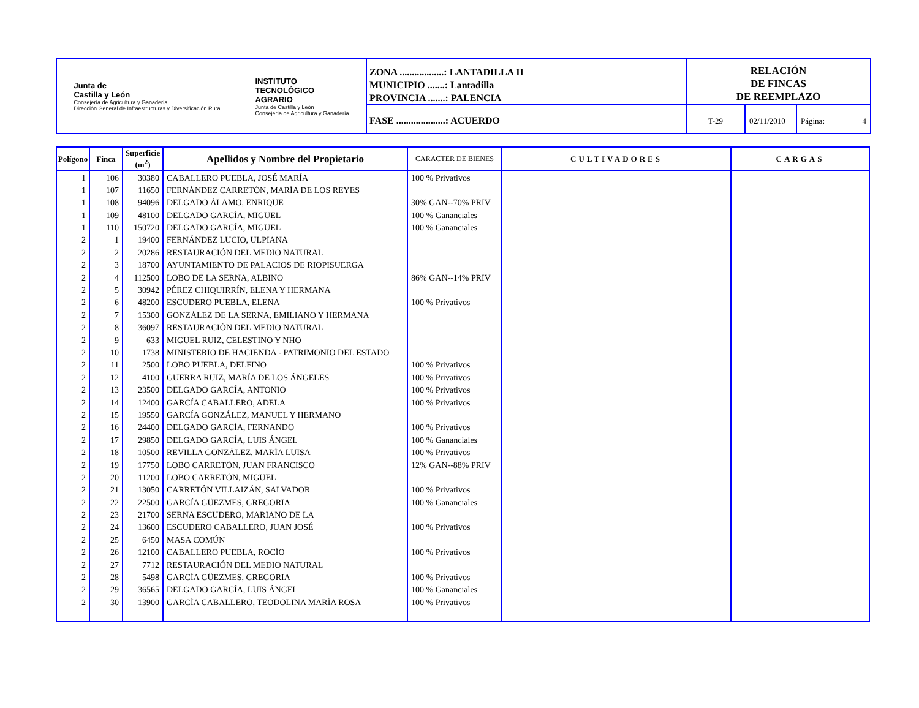Junta de
Castilla y León
Consejería de Agricultura y Ganadería
Dirección General de Infraestructuras y Diversificación Rural
INSTITUTO
TECNOLÓGICO
AGRARIO
Junta de Castilla y León
Consejería de Agricultura y Ganadería
ZONA ..................: LANTADILLA II
MUNICIPIO .......: Lantadilla
PROVINCIA .......: PALENCIA
FASE ....................: ACUERDO
RELACIÓN
DE FINCAS
DE REEMPLAZO
T-29 02/11/2010
Página: 4
| Polígono | Finca | Superficie (m<sup>2</sup>) | Apellidos y Nombre del Propietario | CARACTER DE BIENES | CULTIVADORES | CARGAS |
| --- | --- | --- | --- | --- | --- | --- |
| 1 | 106 | 30380 | CABALLERO PUEBLA, JOSÉ MARÍA | 100 % Privativos | | |
| 1 | 107 | 11650 | FERNÁNDEZ CARRETÓN, MARÍA DE LOS REYES | | | |
| 1 | 108 | 94096 | DELGADO ÁLAMO, ENRIQUE | 30% GAN--70% PRIV | | |
| 1 | 109 | 48100 | DELGADO GARCÍA, MIGUEL | 100 % Gananciales | | |
| 1 | 110 | 150720 | DELGADO GARCÍA, MIGUEL | 100 % Gananciales | | |
| 2 | 1 | 19400 | FERNÁNDEZ LUCIO, ULPIANA | | | |
| 2 | 2 | 20286 | RESTAURACIÓN DEL MEDIO NATURAL | | | |
| 2 | 3 | 18700 | AYUNTAMIENTO DE PALACIOS DE RIOPISUERGA | | | |
| 2 | 4 | 112500 | LOBO DE LA SERNA, ALBINO | 86% GAN--14% PRIV | | |
| 2 | 5 | 30942 | PÉREZ CHIQUIRRÍN, ELENA Y HERMANA | | | |
| 2 | 6 | 48200 | ESCUDERO PUEBLA, ELENA | 100 % Privativos | | |
| 2 | 7 | 15300 | GONZÁLEZ DE LA SERNA, EMILIANO Y HERMANA | | | |
| 2 | 8 | 36097 | RESTAURACIÓN DEL MEDIO NATURAL | | | |
| 2 | 9 | 633 | MIGUEL RUIZ, CELESTINO Y NHO | | | |
| 2 | 10 | 1738 | MINISTERIO DE HACIENDA - PATRIMONIO DEL ESTADO | | | |
| 2 | 11 | 2500 | LOBO PUEBLA, DELFINO | 100 % Privativos | | |
| 2 | 12 | 4100 | GUERRA RUIZ, MARÍA DE LOS ÁNGELES | 100 % Privativos | | |
| 2 | 13 | 23500 | DELGADO GARCÍA, ANTONIO | 100 % Privativos | | |
| 2 | 14 | 12400 | GARCÍA CABALLERO, ADELA | 100 % Privativos | | |
| 2 | 15 | 19550 | GARCÍA GONZÁLEZ, MANUEL Y HERMANO | | | |
| 2 | 16 | 24400 | DELGADO GARCÍA, FERNANDO | 100 % Privativos | | |
| 2 | 17 | 29850 | DELGADO GARCÍA, LUIS ÁNGEL | 100 % Gananciales | | |
| 2 | 18 | 10500 | REVILLA GONZÁLEZ, MARÍA LUISA | 100 % Privativos | | |
| 2 | 19 | 17750 | LOBO CARRETÓN, JUAN FRANCISCO | 12% GAN--88% PRIV | | |
| 2 | 20 | 11200 | LOBO CARRETÓN, MIGUEL | | | |
| 2 | 21 | 13050 | CARRETÓN VILLAIZÁN, SALVADOR | 100 % Privativos | | |
| 2 | 22 | 22500 | GARCÍA GÜEZMES, GREGORIA | 100 % Gananciales | | |
| 2 | 23 | 21700 | SERNA ESCUDERO, MARIANO DE LA | | | |
| 2 | 24 | 13600 | ESCUDERO CABALLERO, JUAN JOSÉ | 100 % Privativos | | |
| 2 | 25 | 6450 | MASA COMÚN | | | |
| 2 | 26 | 12100 | CABALLERO PUEBLA, ROCÍO | 100 % Privativos | | |
| 2 | 27 | 7712 | RESTAURACIÓN DEL MEDIO NATURAL | | | |
| 2 | 28 | 5498 | GARCÍA GÜEZMES, GREGORIA | 100 % Privativos | | |
| 2 | 29 | 36565 | DELGADO GARCÍA, LUIS ÁNGEL | 100 % Gananciales | | |
| 2 | 30 | 13900 | GARCÍA CABALLERO, TEODOLINA MARÍA ROSA | 100 % Privativos | | |